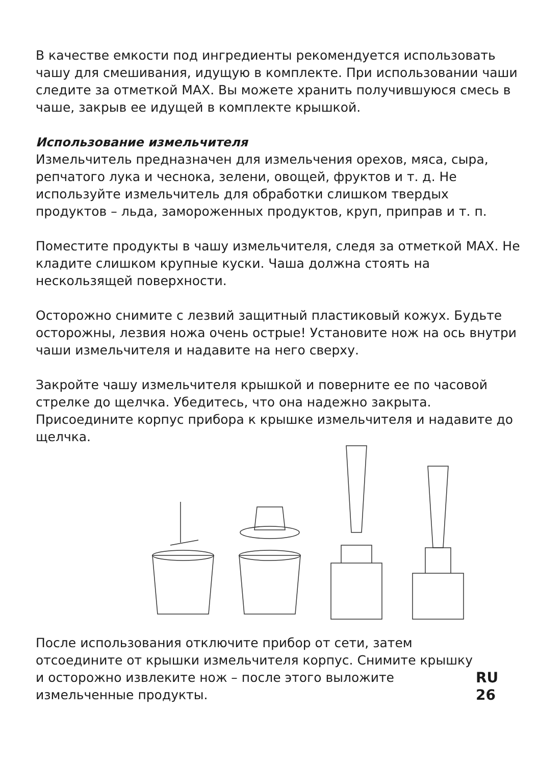В качестве емкости под ингредиенты рекомендуется использовать чашу для смешивания, идущую в комплекте. При использовании чаши следите за отметкой MAX. Вы можете хранить получившуюся смесь в чаше, закрыв ее идущей в комплекте крышкой.
Использование измельчителя
Измельчитель предназначен для измельчения орехов, мяса, сыра, репчатого лука и чеснока, зелени, овощей, фруктов и т. д. Не используйте измельчитель для обработки слишком твердых продуктов – льда, замороженных продуктов, круп, приправ и т. п.
Поместите продукты в чашу измельчителя, следя за отметкой MAX. Не кладите слишком крупные куски. Чаша должна стоять на нескользящей поверхности.
Осторожно снимите с лезвий защитный пластиковый кожух. Будьте осторожны, лезвия ножа очень острые! Установите нож на ось внутри чаши измельчителя и надавите на него сверху.
Закройте чашу измельчителя крышкой и поверните ее по часовой стрелке до щелчка. Убедитесь, что она надежно закрыта. Присоедините корпус прибора к крышке измельчителя и надавите до щелчка.
После использования отключите прибор от сети, затем отсоедините от крышки измельчителя корпус. Снимите крышку и осторожно извлеките нож – после этого выложите измельченные продукты.
RU 26